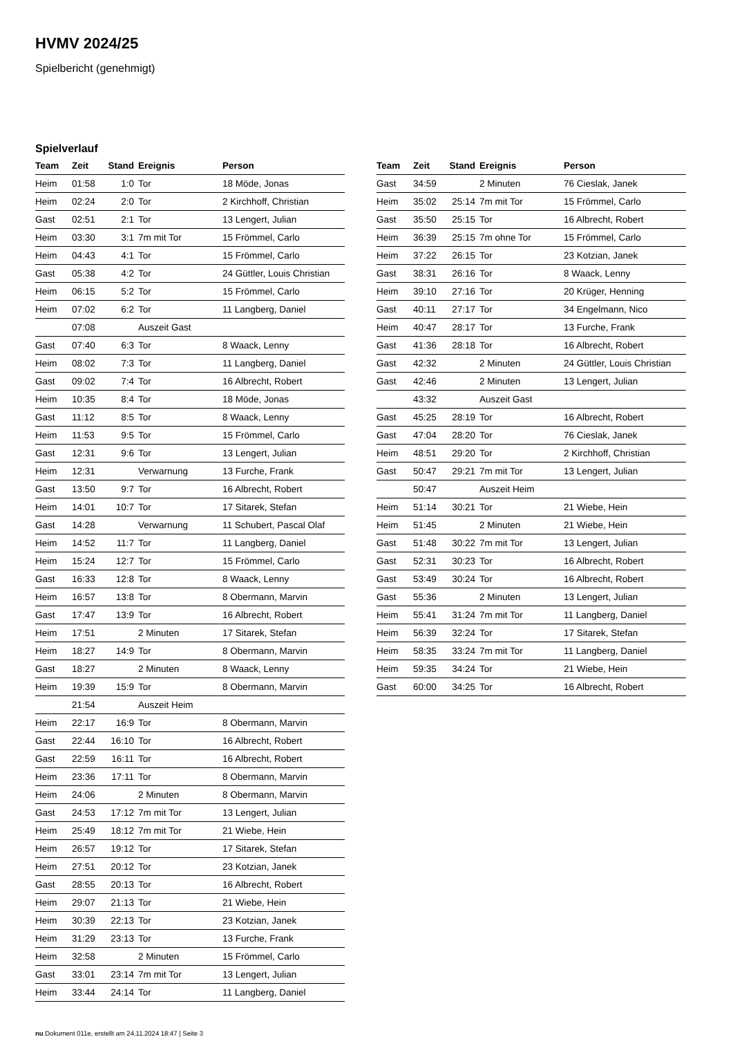HVMV 2024/25
Spielbericht (genehmigt)
Spielverlauf
| Team | Zeit | Stand | Ereignis | Person |
| --- | --- | --- | --- | --- |
| Heim | 01:58 | 1:0 | Tor | 18 Möde, Jonas |
| Heim | 02:24 | 2:0 | Tor | 2 Kirchhoff, Christian |
| Gast | 02:51 | 2:1 | Tor | 13 Lengert, Julian |
| Heim | 03:30 | 3:1 | 7m mit Tor | 15 Frömmel, Carlo |
| Heim | 04:43 | 4:1 | Tor | 15 Frömmel, Carlo |
| Gast | 05:38 | 4:2 | Tor | 24 Güttler, Louis Christian |
| Heim | 06:15 | 5:2 | Tor | 15 Frömmel, Carlo |
| Heim | 07:02 | 6:2 | Tor | 11 Langberg, Daniel |
| | 07:08 | | Auszeit Gast | |
| Gast | 07:40 | 6:3 | Tor | 8 Waack, Lenny |
| Heim | 08:02 | 7:3 | Tor | 11 Langberg, Daniel |
| Gast | 09:02 | 7:4 | Tor | 16 Albrecht, Robert |
| Heim | 10:35 | 8:4 | Tor | 18 Möde, Jonas |
| Gast | 11:12 | 8:5 | Tor | 8 Waack, Lenny |
| Heim | 11:53 | 9:5 | Tor | 15 Frömmel, Carlo |
| Gast | 12:31 | 9:6 | Tor | 13 Lengert, Julian |
| Heim | 12:31 | | Verwarnung | 13 Furche, Frank |
| Gast | 13:50 | 9:7 | Tor | 16 Albrecht, Robert |
| Heim | 14:01 | 10:7 | Tor | 17 Sitarek, Stefan |
| Gast | 14:28 | | Verwarnung | 11 Schubert, Pascal Olaf |
| Heim | 14:52 | 11:7 | Tor | 11 Langberg, Daniel |
| Heim | 15:24 | 12:7 | Tor | 15 Frömmel, Carlo |
| Gast | 16:33 | 12:8 | Tor | 8 Waack, Lenny |
| Heim | 16:57 | 13:8 | Tor | 8 Obermann, Marvin |
| Gast | 17:47 | 13:9 | Tor | 16 Albrecht, Robert |
| Heim | 17:51 | | 2 Minuten | 17 Sitarek, Stefan |
| Heim | 18:27 | 14:9 | Tor | 8 Obermann, Marvin |
| Gast | 18:27 | | 2 Minuten | 8 Waack, Lenny |
| Heim | 19:39 | 15:9 | Tor | 8 Obermann, Marvin |
| | 21:54 | | Auszeit Heim | |
| Heim | 22:17 | 16:9 | Tor | 8 Obermann, Marvin |
| Gast | 22:44 | 16:10 | Tor | 16 Albrecht, Robert |
| Gast | 22:59 | 16:11 | Tor | 16 Albrecht, Robert |
| Heim | 23:36 | 17:11 | Tor | 8 Obermann, Marvin |
| Heim | 24:06 | | 2 Minuten | 8 Obermann, Marvin |
| Gast | 24:53 | 17:12 | 7m mit Tor | 13 Lengert, Julian |
| Heim | 25:49 | 18:12 | 7m mit Tor | 21 Wiebe, Hein |
| Heim | 26:57 | 19:12 | Tor | 17 Sitarek, Stefan |
| Heim | 27:51 | 20:12 | Tor | 23 Kotzian, Janek |
| Gast | 28:55 | 20:13 | Tor | 16 Albrecht, Robert |
| Heim | 29:07 | 21:13 | Tor | 21 Wiebe, Hein |
| Heim | 30:39 | 22:13 | Tor | 23 Kotzian, Janek |
| Heim | 31:29 | 23:13 | Tor | 13 Furche, Frank |
| Heim | 32:58 | | 2 Minuten | 15 Frömmel, Carlo |
| Gast | 33:01 | 23:14 | 7m mit Tor | 13 Lengert, Julian |
| Heim | 33:44 | 24:14 | Tor | 11 Langberg, Daniel |
| Team | Zeit | Stand | Ereignis | Person |
| --- | --- | --- | --- | --- |
| Gast | 34:59 | | 2 Minuten | 76 Cieslak, Janek |
| Heim | 35:02 | 25:14 | 7m mit Tor | 15 Frömmel, Carlo |
| Gast | 35:50 | 25:15 | Tor | 16 Albrecht, Robert |
| Heim | 36:39 | 25:15 | 7m ohne Tor | 15 Frömmel, Carlo |
| Heim | 37:22 | 26:15 | Tor | 23 Kotzian, Janek |
| Gast | 38:31 | 26:16 | Tor | 8 Waack, Lenny |
| Heim | 39:10 | 27:16 | Tor | 20 Krüger, Henning |
| Gast | 40:11 | 27:17 | Tor | 34 Engelmann, Nico |
| Heim | 40:47 | 28:17 | Tor | 13 Furche, Frank |
| Gast | 41:36 | 28:18 | Tor | 16 Albrecht, Robert |
| Gast | 42:32 | | 2 Minuten | 24 Güttler, Louis Christian |
| Gast | 42:46 | | 2 Minuten | 13 Lengert, Julian |
| | 43:32 | | Auszeit Gast | |
| Gast | 45:25 | 28:19 | Tor | 16 Albrecht, Robert |
| Gast | 47:04 | 28:20 | Tor | 76 Cieslak, Janek |
| Heim | 48:51 | 29:20 | Tor | 2 Kirchhoff, Christian |
| Gast | 50:47 | 29:21 | 7m mit Tor | 13 Lengert, Julian |
| | 50:47 | | Auszeit Heim | |
| Heim | 51:14 | 30:21 | Tor | 21 Wiebe, Hein |
| Heim | 51:45 | | 2 Minuten | 21 Wiebe, Hein |
| Gast | 51:48 | 30:22 | 7m mit Tor | 13 Lengert, Julian |
| Gast | 52:31 | 30:23 | Tor | 16 Albrecht, Robert |
| Gast | 53:49 | 30:24 | Tor | 16 Albrecht, Robert |
| Gast | 55:36 | | 2 Minuten | 13 Lengert, Julian |
| Heim | 55:41 | 31:24 | 7m mit Tor | 11 Langberg, Daniel |
| Heim | 56:39 | 32:24 | Tor | 17 Sitarek, Stefan |
| Heim | 58:35 | 33:24 | 7m mit Tor | 11 Langberg, Daniel |
| Heim | 59:35 | 34:24 | Tor | 21 Wiebe, Hein |
| Gast | 60:00 | 34:25 | Tor | 16 Albrecht, Robert |
nu.Dokument 011e, erstellt am 24.11.2024 18:47 | Seite 3